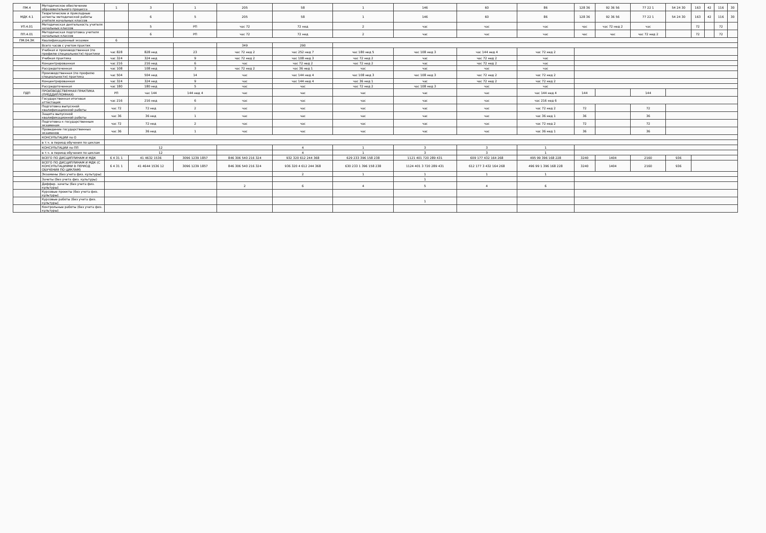| ПМ.4 | Методическое обеспечение образовательного процесса | 1 | 3 | 1 | 205 | 58 | 1 | 146 | 60 | 86 | 128 36 | 92 36 56 | 77 22 1 | 54 24 30 | 163 | 42 | 116 | 30 |
| МДК 4.1 | Теоретические и прикладные аспекты методической работы учителя начальных классов | | 6 | 5 | 205 | 58 | 1 | 146 | 60 | 86 | 128 36 | 92 36 56 | 77 22 1 | 54 24 30 | 163 | 42 | 116 | 30 |
| УП.4.01 | Методическая деятельность учителя начальных классов | | 5 | РП | час 72 | 72 нед | 2 | час | час | час | час | час 72 нед 2 | час | | 72 | | 72 | |
| ПП.4.01 | Методическая подготовка учителя начальных классов | | 6 | РП | час 72 | 72 нед | 2 | час | час | час | час | час | час 72 нед 2 | | 72 | | 72 | |
| ПМ.04.ЭК | Квалификационный экзамен | 6 | | | | | | | | | | | | | | | | |
| | Всего часов с учетом практик | | | | 349 | 290 | | | | | | | | | | | | |
| | Учебная и производственная (по профилю специальности) практики | час 828 | 828 нед | 23 | час 72 нед 2 | час 252 нед 7 | час 180 нед 5 | час 108 нед 3 | час 144 нед 4 | час 72 нед 2 | | | | | | | | |
| | Учебная практика | час 324 | 324 нед | 9 | час 72 нед 2 | час 108 нед 3 | час 72 нед 2 | час | час 72 нед 2 | час | | | | | | | | |
| | Концентрированная | час 216 | 216 нед | 6 | час | час 72 нед 2 | час 72 нед 2 | час | час 72 нед 2 | час | | | | | | | | |
| | Рассредоточенная | час 108 | 108 нед | 3 | час 72 нед 2 | час 36 нед 1 | час | час | час | час | | | | | | | | |
| | Производственная (по профилю специальности) практика | час 504 | 504 нед | 14 | час | час 144 нед 4 | час 108 нед 3 | час 108 нед 3 | час 72 нед 2 | час 72 нед 2 | | | | | | | | |
| | Концентрированная | час 324 | 324 нед | 9 | час | час 144 нед 4 | час 36 нед 1 | час | час 72 нед 2 | час 72 нед 2 | | | | | | | | |
| | Рассредоточенная | час 180 | 180 нед | 5 | час | час | час 72 нед 2 | час 108 нед 3 | час | час | | | | | | | | |
| ПДП | ПРОИЗВОДСТВЕННАЯ ПРАКТИКА (ПРЕДДИПЛОМНАЯ) | РП | час 144 | 144 нед 4 | час | час | час | час | час | час 144 нед 4 | 144 | | 144 | | | | | |
| | Государственная итоговая аттестация | час 216 | 216 нед | 6 | час | час | час | час | час | час 216 нед 6 | | | | | | | | |
| | Подготовка выпускной квалификационной работы | час 72 | 72 нед | 2 | час | час | час | час | час | час 72 нед 2 | 72 | | 72 | | | | | |
| | Защита выпускной квалификационной работы | час 36 | 36 нед | 1 | час | час | час | час | час | час 36 нед 1 | 36 | | 36 | | | | | |
| | Подготовка к государственным экзаменам | час 72 | 72 нед | 2 | час | час | час | час | час | час 72 нед 2 | 72 | | 72 | | | | | |
| | Проведение государственных экзаменов | час 36 | 36 нед | 1 | час | час | час | час | час | час 36 нед 1 | 36 | | 36 | | | | | |
| | КОНСУЛЬТАЦИИ по О | | | | | | | | | | | | | | | | | |
| | в т.ч. в период обучения по циклам | | | | | | | | | | | | | | | | | |
| | КОНСУЛЬТАЦИИ по ПП | 12 | | | | 4 | 1 | 3 | 3 | 1 | | | | | | | | |
| | в т.ч. в период обучения по циклам | 12 | | | | 4 | 1 | 3 | 3 | 1 | | | | | | | | |
| | ВСЕГО ПО ДИСЦИПЛИНАМ И МДК | 6 4 31 1 | 41 4632 1536 | 3096 1239 1857 | 846 306 540 216 324 | 932 320 612 244 368 | 629 233 396 158 238 | 1121 401 720 289 431 | 609 177 432 164 268 | 495 99 396 168 228 | 3240 | 1404 | 2160 | 936 | | | | |
| | ВСЕГО ПО ДИСЦИПЛИНАМ И МДК (С КОНСУЛЬТАЦИЯМИ В ПЕРИОД ОБУЧЕНИЯ ПО ЦИКЛАМ) | 6 4 31 1 | 41 4644 1536 12 | 3096 1239 1857 | 846 306 540 216 324 | 936 320 4 612 244 368 | 630 233 1 396 158 238 | 1124 401 3 720 289 431 | 612 177 3 432 164 268 | 496 99 1 396 168 228 | 3240 | 1404 | 2160 | 936 | | | | |
| | Экзамены (без учета физ. культуры) | | | | | 2 | 1 | 1 | 1 | 1 | | | | | | | | |
| | Зачеты (без учета физ. культуры) | | | | | | | 1 | | | | | | | | | | |
| | Диффер. зачеты (без учета физ. культуры) | | | | 2 | 6 | 4 | 5 | 4 | 6 | | | | | | | | |
| | Курсовые проекты (без учета физ. культуры) | | | | | | | | | | | | | | | | | |
| | Курсовые работы (без учета физ. культуры) | | | | | | | 1 | | | | | | | | | | |
| | Контрольные работы (без учета физ. культуры) | | | | | | | | | | | | | | | | | |